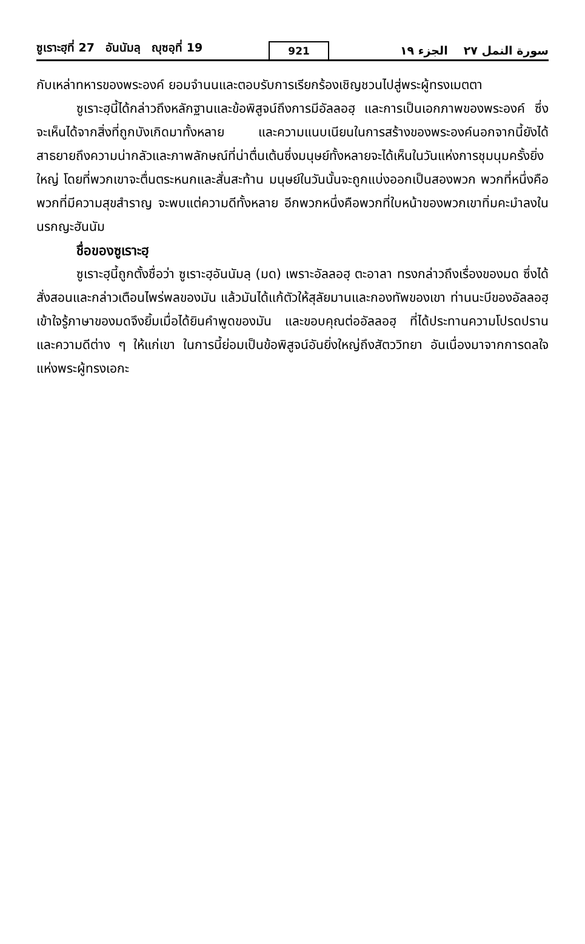ซูเราะฮฺที่ 27 อันนัมลฺ ญุซอฺที่ 19
921
سورة النمل ٢٧ الجزء ١٩
กับเหล่าทหารของพระองค์ ยอมจำนนและตอบรับการเรียกร้องเชิญชวนไปสู่พระผู้ทรงเมตตา
ซูเราะฮฺนี้ได้กล่าวถึงหลักฐานและข้อพิสูจน์ถึงการมีอัลลอฮฺ และการเป็นเอกภาพของพระองค์ ซึ่งจะเห็นได้จากสิ่งที่ถูกบังเกิดมาทั้งหลาย และความแนบเนียนในการสร้างของพระองค์นอกจากนี้ยังได้สาธยายถึงความน่ากลัวและภาพลักษณ์ที่น่าตื่นเต้นซึ่งมนุษย์ทั้งหลายจะได้เห็นในวันแห่งการชุมนุมครั้งยิ่งใหญ่ โดยที่พวกเขาจะตื่นตระหนกและสั่นสะท้าน มนุษย์ในวันนั้นจะถูกแบ่งออกเป็นสองพวก พวกที่หนึ่งคือพวกที่มีความสุขสำราญ จะพบแต่ความดีทั้งหลาย อีกพวกหนึ่งคือพวกที่ใบหน้าของพวกเขาทิ่มคะมำลงในนรกญะฮันนัม
ชื่อของซูเราะฮฺ
ซูเราะฮฺนี้ถูกตั้งชื่อว่า ซูเราะฮฺอันนัมลฺ (มด) เพราะอัลลอฮฺ ตะอาลา ทรงกล่าวถึงเรื่องของมด ซึ่งได้สั่งสอนและกล่าวเตือนไพร่พลของมัน แล้วมันได้แก้ตัวให้สุลัยมานและกองทัพของเขา ท่านนะบีของอัลลอฮฺเข้าใจรู้ภาษาของมดจึงยิ้มเมื่อได้ยินคำพูดของมัน และขอบคุณต่ออัลลอฮฺ ที่ได้ประทานความโปรดปรานและความดีต่าง ๆ ให้แก่เขา ในการนี้ย่อมเป็นข้อพิสูจน์อันยิ่งใหญ่ถึงสัตววิทยา อันเนื่องมาจากการดลใจแห่งพระผู้ทรงเอกะ